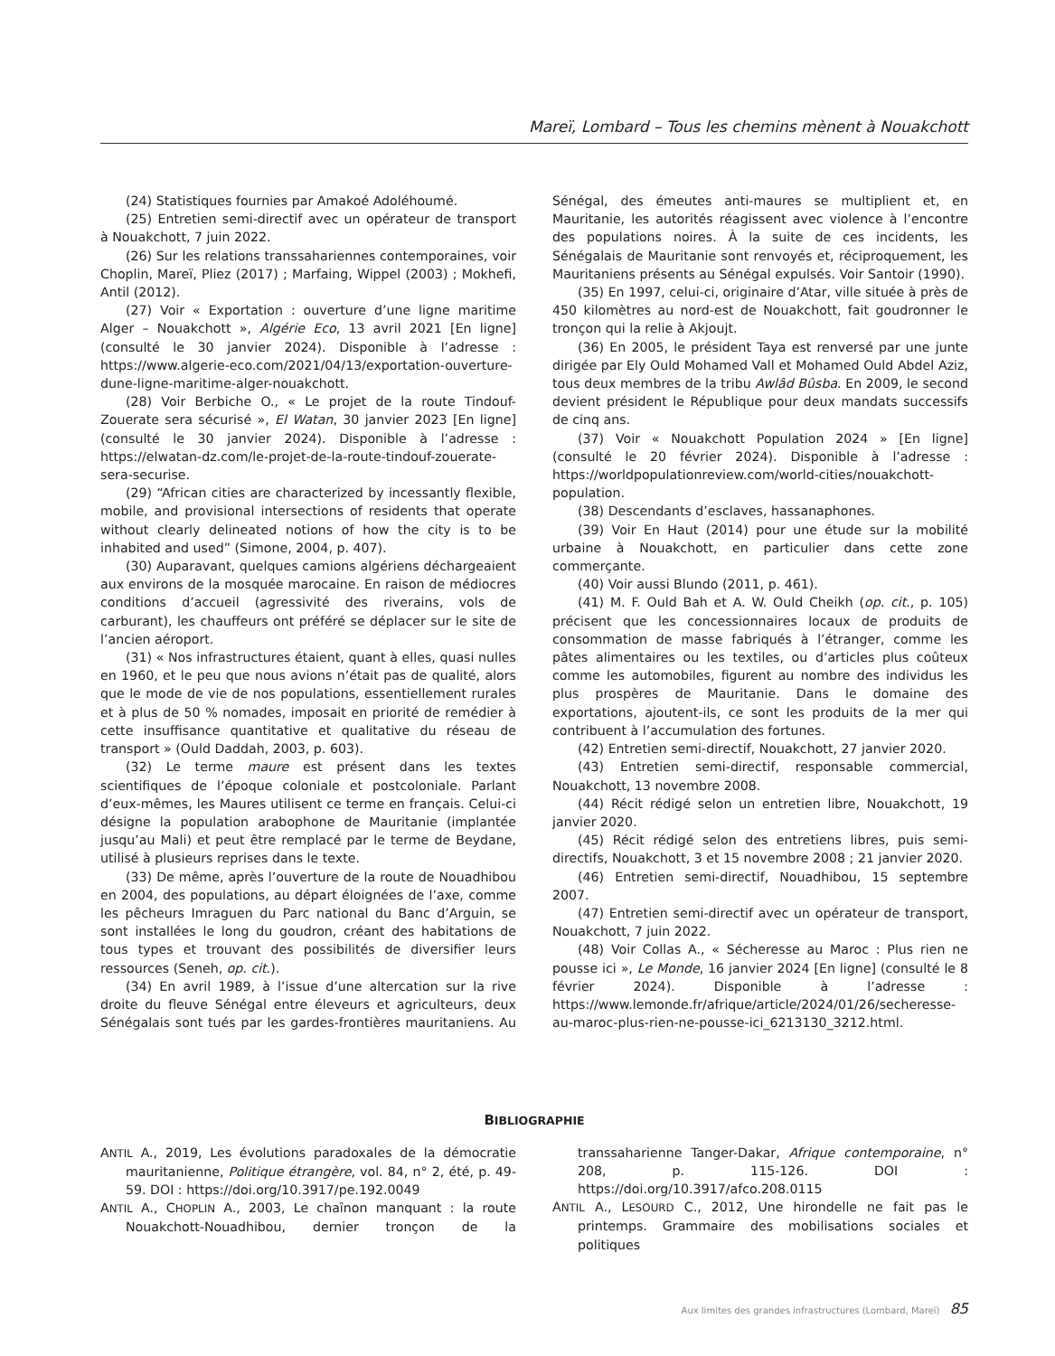Mareï, Lombard – Tous les chemins mènent à Nouakchott
(24) Statistiques fournies par Amakoé Adoléhoumé.
(25) Entretien semi-directif avec un opérateur de transport à Nouakchott, 7 juin 2022.
(26) Sur les relations transsahariennes contemporaines, voir Choplin, Mareï, Pliez (2017) ; Marfaing, Wippel (2003) ; Mokhefi, Antil (2012).
(27) Voir « Exportation : ouverture d’une ligne maritime Alger – Nouakchott », Algérie Eco, 13 avril 2021 [En ligne] (consulté le 30 janvier 2024). Disponible à l’adresse : https://www.algerie-eco.com/2021/04/13/exportation-ouverture-dune-ligne-maritime-alger-nouakchott.
(28) Voir Berbiche O., « Le projet de la route Tindouf-Zouerate sera sécurisé », El Watan, 30 janvier 2023 [En ligne] (consulté le 30 janvier 2024). Disponible à l’adresse : https://elwatan-dz.com/le-projet-de-la-route-tindouf-zouerate-sera-securise.
(29) “African cities are characterized by incessantly flexible, mobile, and provisional intersections of residents that operate without clearly delineated notions of how the city is to be inhabited and used” (Simone, 2004, p. 407).
(30) Auparavant, quelques camions algériens déchargeaient aux environs de la mosquée marocaine. En raison de médiocres conditions d’accueil (agressivité des riverains, vols de carburant), les chauffeurs ont préféré se déplacer sur le site de l’ancien aéroport.
(31) « Nos infrastructures étaient, quant à elles, quasi nulles en 1960, et le peu que nous avions n’était pas de qualité, alors que le mode de vie de nos populations, essentiellement rurales et à plus de 50 % nomades, imposait en priorité de remédier à cette insuffisance quantitative et qualitative du réseau de transport » (Ould Daddah, 2003, p. 603).
(32) Le terme maure est présent dans les textes scientifiques de l’époque coloniale et postcoloniale. Parlant d’eux-mêmes, les Maures utilisent ce terme en français. Celui-ci désigne la population arabophone de Mauritanie (implantée jusqu’au Mali) et peut être remplacé par le terme de Beydane, utilisé à plusieurs reprises dans le texte.
(33) De même, après l’ouverture de la route de Nouadhibou en 2004, des populations, au départ éloignées de l’axe, comme les pêcheurs Imraguen du Parc national du Banc d’Arguin, se sont installées le long du goudron, créant des habitations de tous types et trouvant des possibilités de diversifier leurs ressources (Seneh, op. cit.).
(34) En avril 1989, à l’issue d’une altercation sur la rive droite du fleuve Sénégal entre éleveurs et agriculteurs, deux Sénégalais sont tués par les gardes-frontières mauritaniens. Au Sénégal, des émeutes anti-maures se multiplient et, en Mauritanie, les autorités réagissent avec violence à l’encontre des populations noires. À la suite de ces incidents, les Sénégalais de Mauritanie sont renvoyés et, réciproquement, les Mauritaniens présents au Sénégal expulsés. Voir Santoir (1990).
(35) En 1997, celui-ci, originaire d’Atar, ville située à près de 450 kilomètres au nord-est de Nouakchott, fait goudronner le tronçon qui la relie à Akjoujt.
(36) En 2005, le président Taya est renversé par une junte dirigée par Ely Ould Mohamed Vall et Mohamed Ould Abdel Aziz, tous deux membres de la tribu Awlâd Bûsba. En 2009, le second devient président le République pour deux mandats successifs de cinq ans.
(37) Voir « Nouakchott Population 2024 » [En ligne] (consulté le 20 février 2024). Disponible à l’adresse : https://worldpopulationreview.com/world-cities/nouakchott-population.
(38) Descendants d’esclaves, hassanaphones.
(39) Voir En Haut (2014) pour une étude sur la mobilité urbaine à Nouakchott, en particulier dans cette zone commerçante.
(40) Voir aussi Blundo (2011, p. 461).
(41) M. F. Ould Bah et A. W. Ould Cheikh (op. cit., p. 105) précisent que les concessionnaires locaux de produits de consommation de masse fabriqués à l’étranger, comme les pâtes alimentaires ou les textiles, ou d’articles plus coûteux comme les automobiles, figurent au nombre des individus les plus prospères de Mauritanie. Dans le domaine des exportations, ajoutent-ils, ce sont les produits de la mer qui contribuent à l’accumulation des fortunes.
(42) Entretien semi-directif, Nouakchott, 27 janvier 2020.
(43) Entretien semi-directif, responsable commercial, Nouakchott, 13 novembre 2008.
(44) Récit rédigé selon un entretien libre, Nouakchott, 19 janvier 2020.
(45) Récit rédigé selon des entretiens libres, puis semi-directifs, Nouakchott, 3 et 15 novembre 2008 ; 21 janvier 2020.
(46) Entretien semi-directif, Nouadhibou, 15 septembre 2007.
(47) Entretien semi-directif avec un opérateur de transport, Nouakchott, 7 juin 2022.
(48) Voir Collas A., « Sécheresse au Maroc : Plus rien ne pousse ici », Le Monde, 16 janvier 2024 [En ligne] (consulté le 8 février 2024). Disponible à l’adresse : https://www.lemonde.fr/afrique/article/2024/01/26/secheresse-au-maroc-plus-rien-ne-pousse-ici_6213130_3212.html.
BIBLIOGRAPHIE
ANTIL A., 2019, Les évolutions paradoxales de la démocratie mauritanienne, Politique étrangère, vol. 84, n° 2, été, p. 49-59. DOI : https://doi.org/10.3917/pe.192.0049
ANTIL A., CHOPLIN A., 2003, Le chaînon manquant : la route Nouakchott-Nouadhibou, dernier tronçon de la transsaharienne Tanger-Dakar, Afrique contemporaine, n° 208, p. 115-126. DOI : https://doi.org/10.3917/afco.208.0115
ANTIL A., LESOURD C., 2012, Une hirondelle ne fait pas le printemps. Grammaire des mobilisations sociales et politiques
Aux limites des grandes infrastructures (Lombard, Mareï) 85